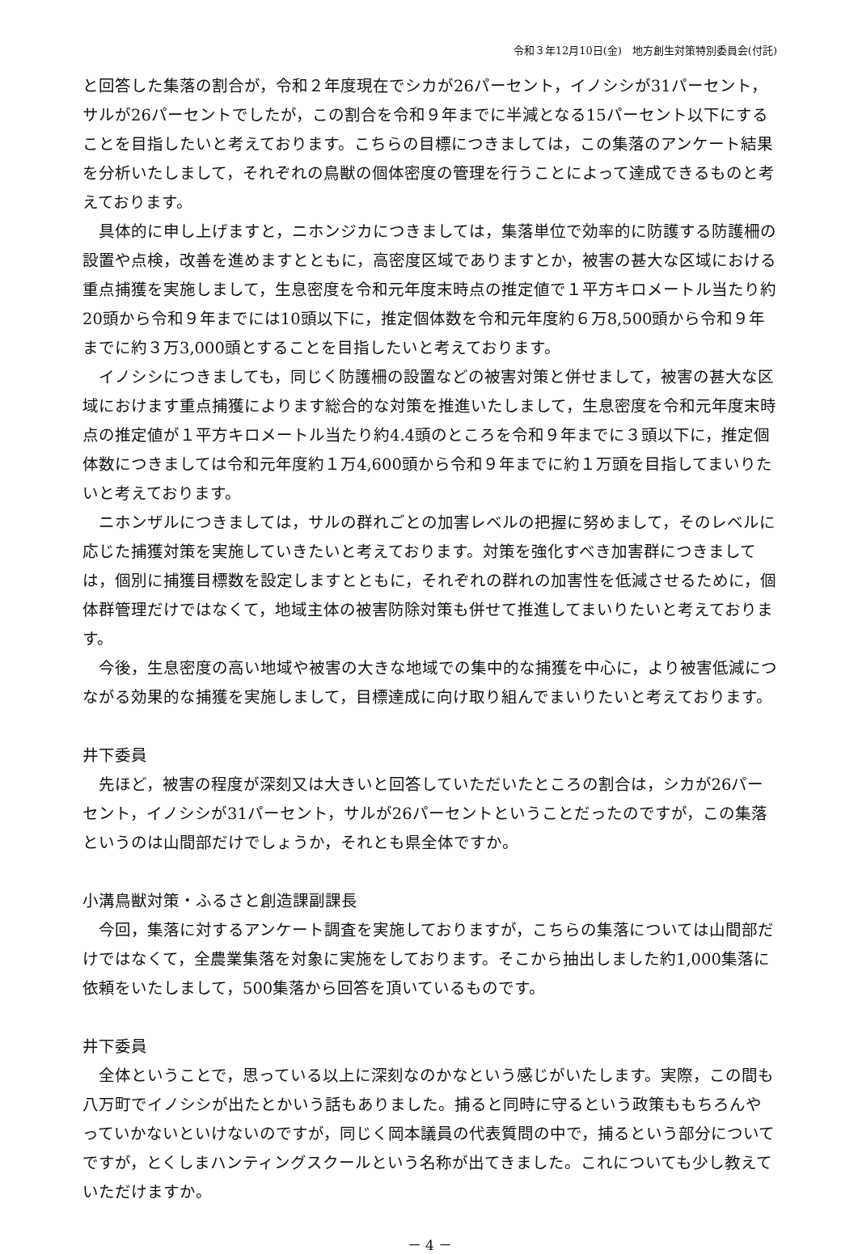令和３年12月10日(金)　地方創生対策特別委員会(付託)
と回答した集落の割合が，令和２年度現在でシカが26パーセント，イノシシが31パーセント，サルが26パーセントでしたが，この割合を令和９年までに半減となる15パーセント以下にすることを目指したいと考えております。こちらの目標につきましては，この集落のアンケート結果を分析いたしまして，それぞれの鳥獣の個体密度の管理を行うことによって達成できるものと考えております。
具体的に申し上げますと，ニホンジカにつきましては，集落単位で効率的に防護する防護柵の設置や点検，改善を進めますとともに，高密度区域でありますとか，被害の甚大な区域における重点捕獲を実施しまして，生息密度を令和元年度末時点の推定値で１平方キロメートル当たり約20頭から令和９年までには10頭以下に，推定個体数を令和元年度約６万8,500頭から令和９年までに約３万3,000頭とすることを目指したいと考えております。
イノシシにつきましても，同じく防護柵の設置などの被害対策と併せまして，被害の甚大な区域におけます重点捕獲によります総合的な対策を推進いたしまして，生息密度を令和元年度末時点の推定値が１平方キロメートル当たり約4.4頭のところを令和９年までに３頭以下に，推定個体数につきましては令和元年度約１万4,600頭から令和９年までに約１万頭を目指してまいりたいと考えております。
ニホンザルにつきましては，サルの群れごとの加害レベルの把握に努めまして，そのレベルに応じた捕獲対策を実施していきたいと考えております。対策を強化すべき加害群につきましては，個別に捕獲目標数を設定しますとともに，それぞれの群れの加害性を低減させるために，個体群管理だけではなくて，地域主体の被害防除対策も併せて推進してまいりたいと考えております。
今後，生息密度の高い地域や被害の大きな地域での集中的な捕獲を中心に，より被害低減につながる効果的な捕獲を実施しまして，目標達成に向け取り組んでまいりたいと考えております。
井下委員
先ほど，被害の程度が深刻又は大きいと回答していただいたところの割合は，シカが26パーセント，イノシシが31パーセント，サルが26パーセントということだったのですが，この集落というのは山間部だけでしょうか，それとも県全体ですか。
小溝鳥獣対策・ふるさと創造課副課長
今回，集落に対するアンケート調査を実施しておりますが，こちらの集落については山間部だけではなくて，全農業集落を対象に実施をしております。そこから抽出しました約1,000集落に依頼をいたしまして，500集落から回答を頂いているものです。
井下委員
全体ということで，思っている以上に深刻なのかなという感じがいたします。実際，この間も八万町でイノシシが出たとかいう話もありました。捕ると同時に守るという政策ももちろんやっていかないといけないのですが，同じく岡本議員の代表質問の中で，捕るという部分についてですが，とくしまハンティングスクールという名称が出てきました。これについても少し教えていただけますか。
－ 4 －